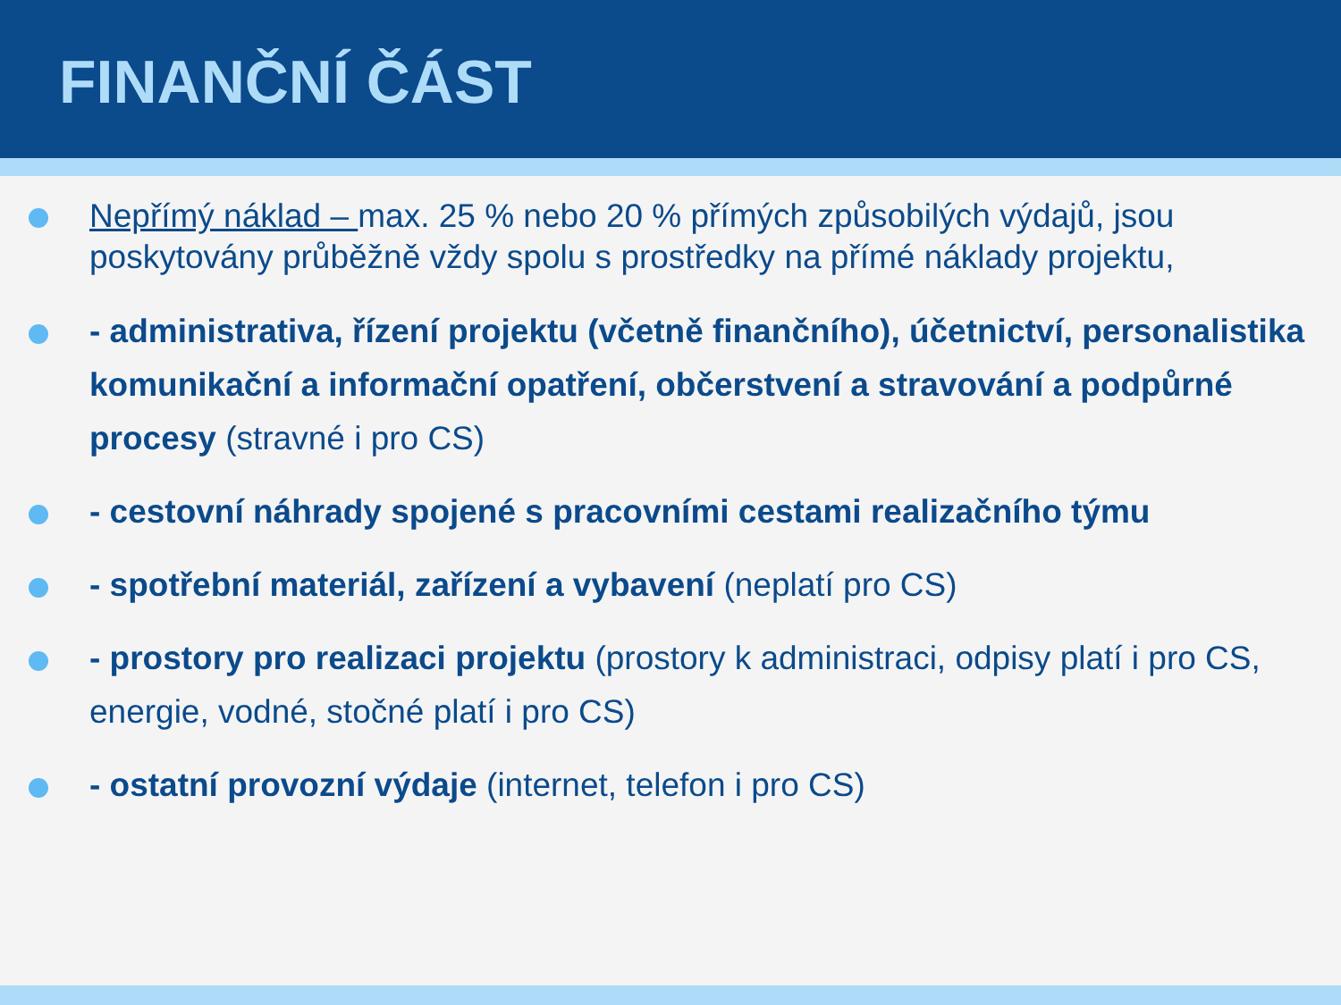FINANČNÍ ČÁST
Nepřímý náklad – max. 25 % nebo 20 % přímých způsobilých výdajů, jsou poskytovány průběžně vždy spolu s prostředky na přímé náklady projektu,
- administrativa, řízení projektu (včetně finančního), účetnictví, personalistika komunikační a informační opatření, občerstvení a stravování a podpůrné procesy (stravné i pro CS)
- cestovní náhrady spojené s pracovními cestami realizačního týmu
- spotřební materiál, zařízení a vybavení (neplatí pro CS)
- prostory pro realizaci projektu (prostory k administraci, odpisy platí i pro CS, energie, vodné, stočné platí i pro CS)
- ostatní provozní výdaje (internet, telefon i pro CS)